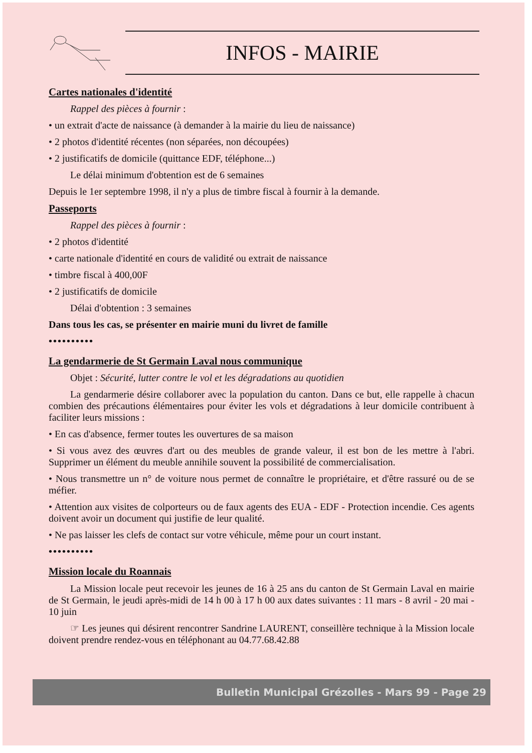INFOS - MAIRIE
Cartes nationales d'identité
Rappel des pièces à fournir :
• un extrait d'acte de naissance (à demander à la mairie du lieu de naissance)
• 2 photos d'identité récentes (non séparées, non découpées)
• 2 justificatifs de domicile (quittance EDF, téléphone...)
Le délai minimum d'obtention est de 6 semaines
Depuis le 1er septembre 1998, il n'y a plus de timbre fiscal à fournir à la demande.
Passeports
Rappel des pièces à fournir :
• 2 photos d'identité
• carte nationale d'identité en cours de validité ou extrait de naissance
• timbre fiscal à 400,00F
• 2 justificatifs de domicile
Délai d'obtention : 3 semaines
Dans tous les cas, se présenter en mairie muni du livret de famille
••••••••••
La gendarmerie de St Germain Laval nous communique
Objet : Sécurité, lutter contre le vol et les dégradations au quotidien
La gendarmerie désire collaborer avec la population du canton. Dans ce but, elle rappelle à chacun combien des précautions élémentaires pour éviter les vols et dégradations à leur domicile contribuent à faciliter leurs missions :
• En cas d'absence, fermer toutes les ouvertures de sa maison
• Si vous avez des œuvres d'art ou des meubles de grande valeur, il est bon de les mettre à l'abri. Supprimer un élément du meuble annihile souvent la possibilité de commercialisation.
• Nous transmettre un n° de voiture nous permet de connaître le propriétaire, et d'être rassuré ou de se méfier.
• Attention aux visites de colporteurs ou de faux agents des EUA - EDF - Protection incendie. Ces agents doivent avoir un document qui justifie de leur qualité.
• Ne pas laisser les clefs de contact sur votre véhicule, même pour un court instant.
••••••••••
Mission locale du Roannais
La Mission locale peut recevoir les jeunes de 16 à 25 ans du canton de St Germain Laval en mairie de St Germain, le jeudi après-midi de 14 h 00 à 17 h 00 aux dates suivantes : 11 mars - 8 avril - 20 mai - 10 juin
☞ Les jeunes qui désirent rencontrer Sandrine LAURENT, conseillère technique à la Mission locale doivent prendre rendez-vous en téléphonant au 04.77.68.42.88
Bulletin Municipal Grézolles - Mars 99 - Page 29